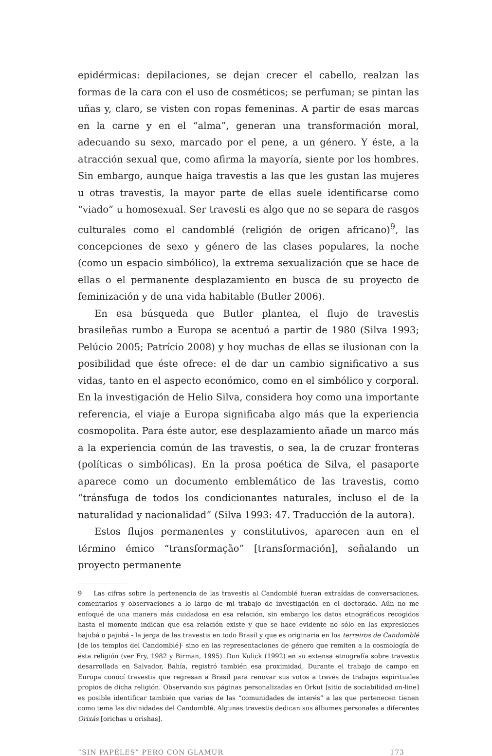epidérmicas: depilaciones, se dejan crecer el cabello, realzan las formas de la cara con el uso de cosméticos; se perfuman; se pintan las uñas y, claro, se visten con ropas femeninas. A partir de esas marcas en la carne y en el “alma”, generan una transformación moral, adecuando su sexo, marcado por el pene, a un género. Y éste, a la atracción sexual que, como afirma la mayoría, siente por los hombres. Sin embargo, aunque haiga travestis a las que les gustan las mujeres u otras travestis, la mayor parte de ellas suele identificarse como “viado” u homosexual. Ser travesti es algo que no se separa de rasgos culturales como el candomblé (religión de origen africano)<sup>9</sup>, las concepciones de sexo y género de las clases populares, la noche (como un espacio simbólico), la extrema sexualización que se hace de ellas o el permanente desplazamiento en busca de su proyecto de feminización y de una vida habitable (Butler 2006).
En esa búsqueda que Butler plantea, el flujo de travestis brasileñas rumbo a Europa se acentuó a partir de 1980 (Silva 1993; Pelúcio 2005; Patrício 2008) y hoy muchas de ellas se ilusionan con la posibilidad que éste ofrece: el de dar un cambio significativo a sus vidas, tanto en el aspecto económico, como en el simbólico y corporal. En la investigación de Helio Silva, considera hoy como una importante referencia, el viaje a Europa significaba algo más que la experiencia cosmopolita. Para éste autor, ese desplazamiento añade un marco más a la experiencia común de las travestis, o sea, la de cruzar fronteras (políticas o simbólicas). En la prosa poética de Silva, el pasaporte aparece como un documento emblemático de las travestis, como “tránsfuga de todos los condicionantes naturales, incluso el de la naturalidad y nacionalidad” (Silva 1993: 47. Traducción de la autora).
Estos flujos permanentes y constitutivos, aparecen aun en el término émico “transformação” [transformación], señalando un proyecto permanente
9 Las cifras sobre la pertenencia de las travestis al Candomblé fueran extraídas de conversaciones, comentarios y observaciones a lo largo de mi trabajo de investigación en el doctorado. Aún no me enfoqué de una manera más cuidadosa en esa relación, sin embargo los datos etnográficos recogidos hasta el momento indican que esa relación existe y que se hace evidente no sólo en las expresiones bajubá o pajubá - la jerga de las travestis en todo Brasil y que es originaria en los terreiros de Candomblé [de los templos del Candomblé]- sino en las representaciones de género que remiten a la cosmología de ésta religión (ver Fry, 1982 y Birman, 1995). Don Kulick (1992) en su extensa etnografía sobre travestis desarrollada en Salvador, Bahía, registró también esa proximidad. Durante el trabajo de campo en Europa conocí travestis que regresan a Brasil para renovar sus votos a través de trabajos espirituales propios de dicha religión. Observando sus páginas personalizadas en Orkut [sitio de sociabilidad on-line] es posible identificar también que varias de las “comunidades de interés” a las que pertenecen tienen como tema las divinidades del Candomblé. Algunas travestis dedican sus álbumes personales a diferentes Orixás [orichas u orishas].
“SIN PAPELES” PERO CON GLAMUR 173